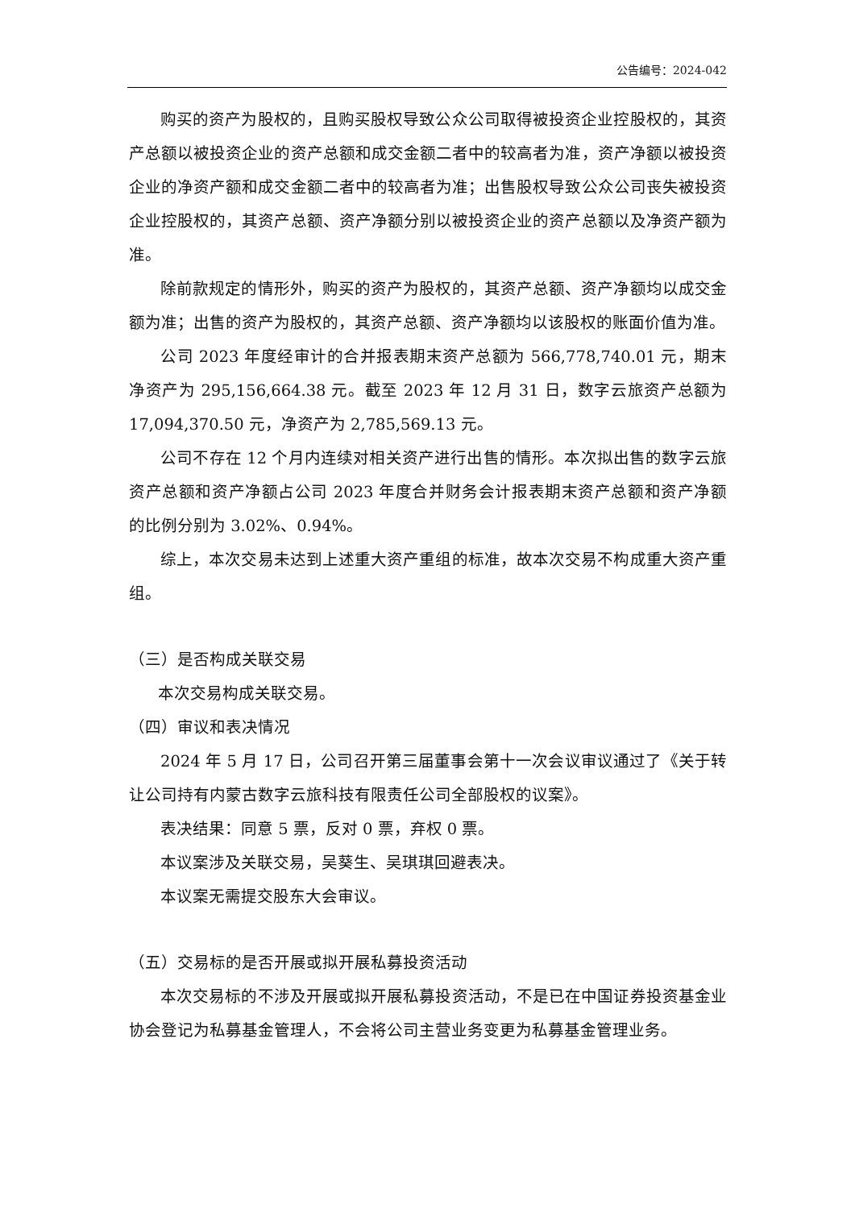公告编号：2024-042
购买的资产为股权的，且购买股权导致公众公司取得被投资企业控股权的，其资产总额以被投资企业的资产总额和成交金额二者中的较高者为准，资产净额以被投资企业的净资产额和成交金额二者中的较高者为准；出售股权导致公众公司丧失被投资企业控股权的，其资产总额、资产净额分别以被投资企业的资产总额以及净资产额为准。
除前款规定的情形外，购买的资产为股权的，其资产总额、资产净额均以成交金额为准；出售的资产为股权的，其资产总额、资产净额均以该股权的账面价值为准。
公司 2023 年度经审计的合并报表期末资产总额为 566,778,740.01 元，期末净资产为 295,156,664.38 元。截至 2023 年 12 月 31 日，数字云旅资产总额为 17,094,370.50 元，净资产为 2,785,569.13 元。
公司不存在 12 个月内连续对相关资产进行出售的情形。本次拟出售的数字云旅资产总额和资产净额占公司 2023 年度合并财务会计报表期末资产总额和资产净额的比例分别为 3.02%、0.94%。
综上，本次交易未达到上述重大资产重组的标准，故本次交易不构成重大资产重组。
（三）是否构成关联交易
本次交易构成关联交易。
（四）审议和表决情况
2024 年 5 月 17 日，公司召开第三届董事会第十一次会议审议通过了《关于转让公司持有内蒙古数字云旅科技有限责任公司全部股权的议案》。
表决结果：同意 5 票，反对 0 票，弃权 0 票。
本议案涉及关联交易，吴葵生、吴琪琪回避表决。
本议案无需提交股东大会审议。
（五）交易标的是否开展或拟开展私募投资活动
本次交易标的不涉及开展或拟开展私募投资活动，不是已在中国证券投资基金业协会登记为私募基金管理人，不会将公司主营业务变更为私募基金管理业务。